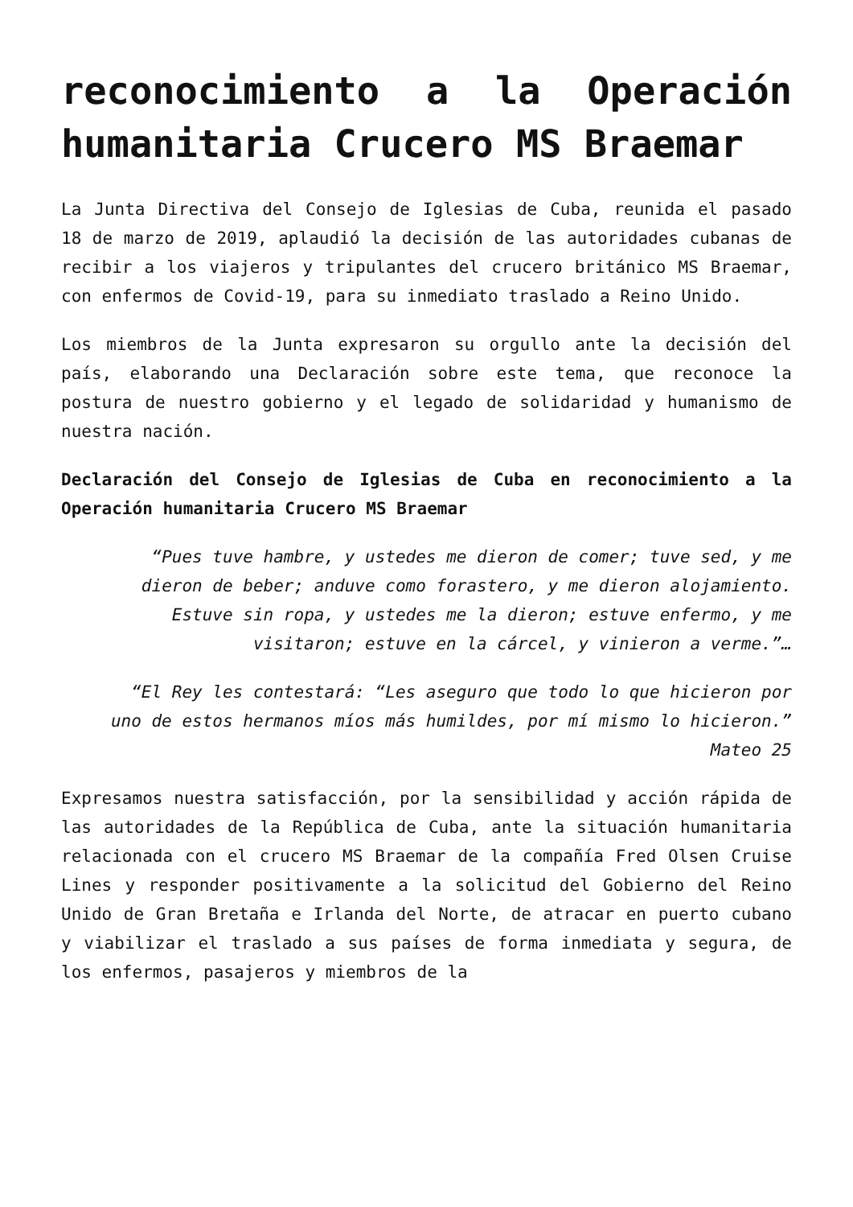reconocimiento a la Operación humanitaria Crucero MS Braemar
La Junta Directiva del Consejo de Iglesias de Cuba, reunida el pasado 18 de marzo de 2019, aplaudió la decisión de las autoridades cubanas de recibir a los viajeros y tripulantes del crucero británico MS Braemar, con enfermos de Covid-19, para su inmediato traslado a Reino Unido.
Los miembros de la Junta expresaron su orgullo ante la decisión del país, elaborando una Declaración sobre este tema, que reconoce la postura de nuestro gobierno y el legado de solidaridad y humanismo de nuestra nación.
Declaración del Consejo de Iglesias de Cuba en reconocimiento a la Operación humanitaria Crucero MS Braemar
“Pues tuve hambre, y ustedes me dieron de comer; tuve sed, y me dieron de beber; anduve como forastero, y me dieron alojamiento. Estuve sin ropa, y ustedes me la dieron; estuve enfermo, y me visitaron; estuve en la cárcel, y vinieron a verme.”…
“El Rey les contestará: “Les aseguro que todo lo que hicieron por uno de estos hermanos míos más humildes, por mí mismo lo hicieron.” Mateo 25
Expresamos nuestra satisfacción, por la sensibilidad y acción rápida de las autoridades de la República de Cuba, ante la situación humanitaria relacionada con el crucero MS Braemar de la compañía Fred Olsen Cruise Lines y responder positivamente a la solicitud del Gobierno del Reino Unido de Gran Bretaña e Irlanda del Norte, de atracar en puerto cubano y viabilizar el traslado a sus países de forma inmediata y segura, de los enfermos, pasajeros y miembros de la